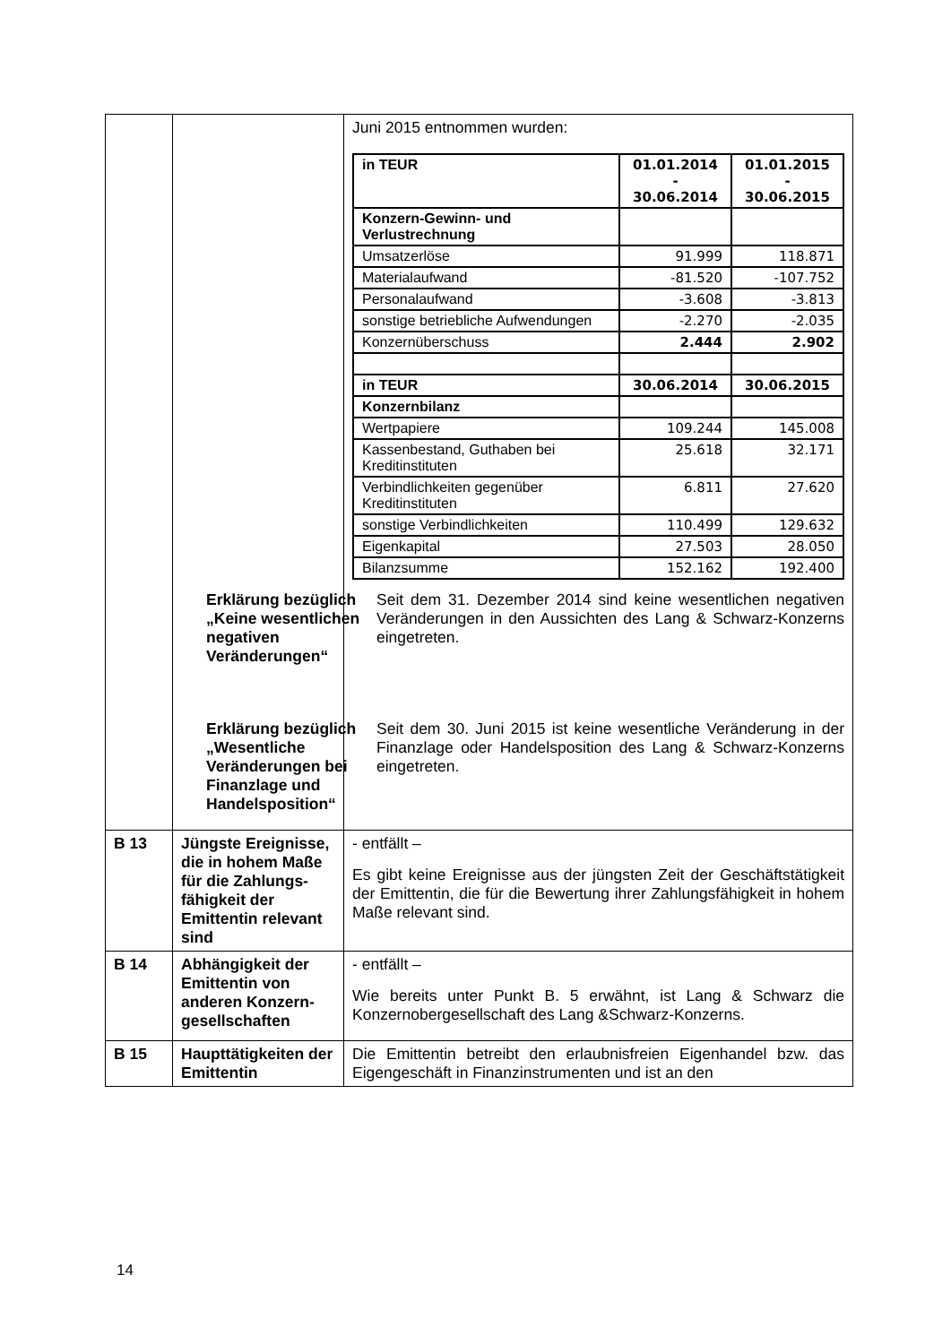| | | Juni 2015 entnommen wurden: / in TEUR / 01.01.2014 - 30.06.2014 / 01.01.2015 - 30.06.2015 / / Konzern-Gewinn- und Verlustrechnung / / / / Umsatzerlöse / 91.999 / 118.871 / / Materialaufwand / -81.520 / -107.752 / / Personalaufwand / -3.608 / -3.813 / / sonstige betriebliche Aufwendungen / -2.270 / -2.035 / / Konzernüberschuss / 2.444 / 2.902 / / in TEUR / 30.06.2014 / 30.06.2015 / / Konzernbilanz / / / / Wertpapiere / 109.244 / 145.008 / / Kassenbestand, Guthaben bei Kreditinstituten / 25.618 / 32.171 / / Verbindlichkeiten gegenüber Kreditinstituten / 6.811 / 27.620 / / sonstige Verbindlichkeiten / 110.499 / 129.632 / / Eigenkapital / 27.503 / 28.050 / / Bilanzsumme / 152.162 / 192.400 / Erklärung bezüglich „Keine wesentlichen negativen Veränderungen“ Erklärung bezüglich „Wesentliche Veränderungen bei Finanzlage und Handelsposition“ Seit dem 31. Dezember 2014 sind keine wesentlichen negativen Veränderungen in den Aussichten des Lang & Schwarz-Konzerns eingetreten. Seit dem 30. Juni 2015 ist keine wesentliche Veränderung in der Finanzlage oder Handelsposition des Lang & Schwarz-Konzerns eingetreten. |
| B 13 | Jüngste Ereignisse, die in hohem Maße für die Zahlungs-fähigkeit der Emittentin relevant sind | - entfällt – Es gibt keine Ereignisse aus der jüngsten Zeit der Geschäftstätigkeit der Emittentin, die für die Bewertung ihrer Zahlungsfähigkeit in hohem Maße relevant sind. |
| B 14 | Abhängigkeit der Emittentin von anderen Konzern-gesellschaften | - entfällt – Wie bereits unter Punkt B. 5 erwähnt, ist Lang & Schwarz die Konzernobergesellschaft des Lang &Schwarz-Konzerns. |
| B 15 | Haupttätigkeiten der Emittentin | Die Emittentin betreibt den erlaubnisfreien Eigenhandel bzw. das Eigengeschäft in Finanzinstrumenten und ist an den |
14